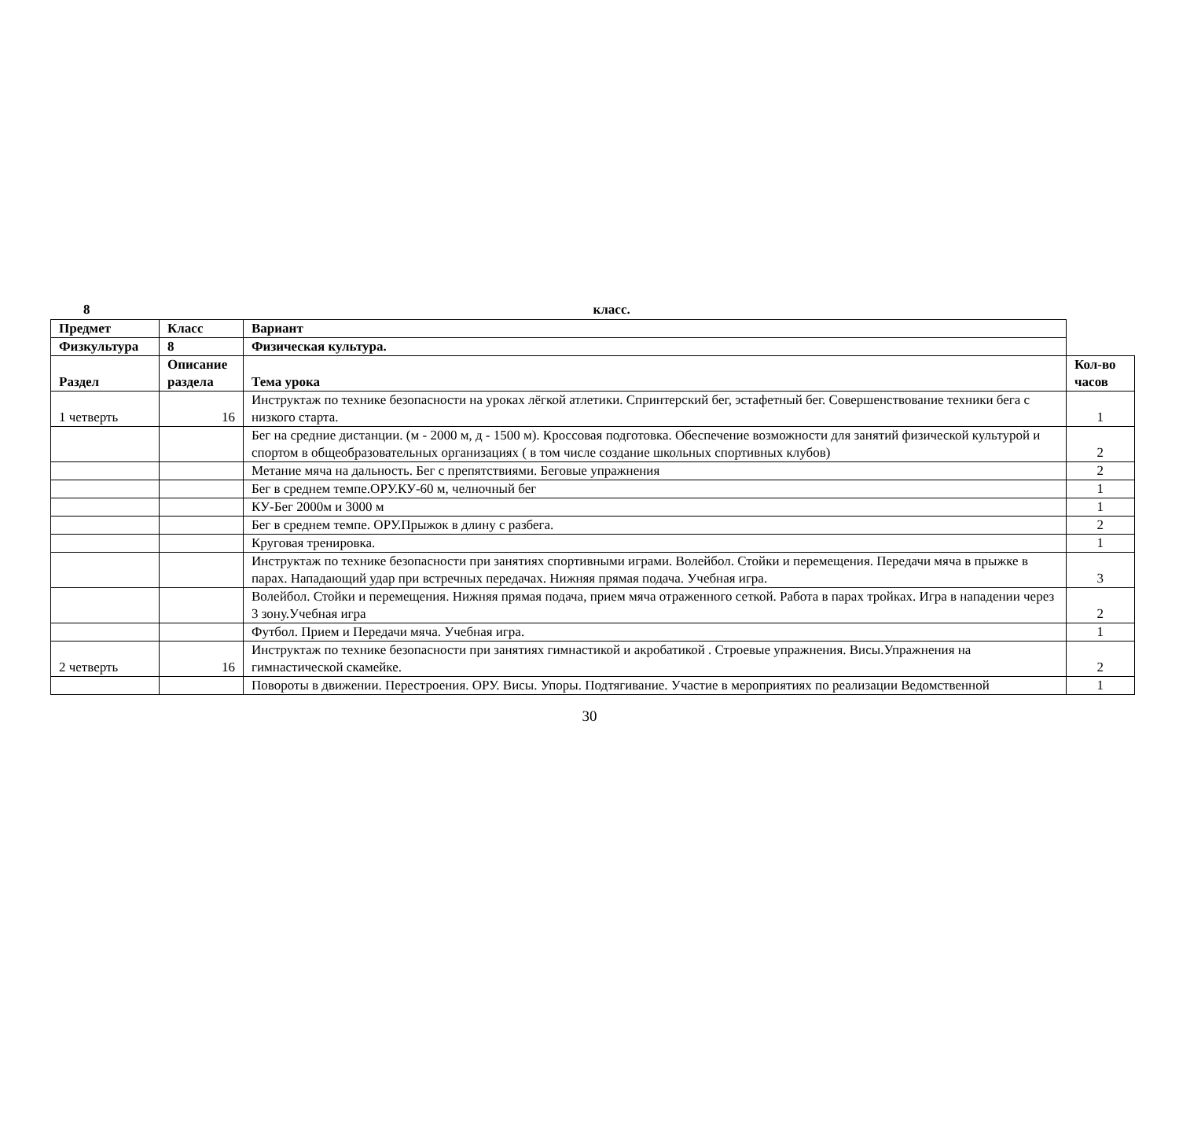8 класс.
| Предмет | Класс | Вариант | |
| Физкультура | 8 | Физическая культура. | |
| Раздел | Описание раздела | Тема урока | Кол-во часов |
| 1 четверть | 16 | Инструктаж по технике безопасности на уроках лёгкой атлетики. Спринтерский бег, эстафетный бег. Совершенствование техники бега с низкого старта. | 1 |
| | | Бег на средние дистанции. (м - 2000 м, д - 1500 м). Кроссовая подготовка. Обеспечение возможности для занятий физической культурой и спортом в общеобразовательных организациях ( в том числе создание школьных спортивных клубов) | 2 |
| | | Метание мяча на дальность. Бег с препятствиями. Беговые упражнения | 2 |
| | | Бег в среднем темпе.ОРУ.КУ-60 м, челночный бег | 1 |
| | | КУ-Бег 2000м и 3000 м | 1 |
| | | Бег в среднем темпе. ОРУ.Прыжок в длину с разбега. | 2 |
| | | Круговая тренировка. | 1 |
| | | Инструктаж по технике безопасности при занятиях спортивными играми. Волейбол. Стойки и перемещения. Передачи мяча в прыжке в парах. Нападающий удар при встречных передачах. Нижняя прямая подача. Учебная игра. | 3 |
| | | Волейбол. Стойки и перемещения. Нижняя прямая подача, прием мяча отраженного сеткой. Работа в парах тройках. Игра в нападении через 3 зону.Учебная игра | 2 |
| | | Футбол. Прием и Передачи мяча. Учебная игра. | 1 |
| 2 четверть | 16 | Инструктаж по технике безопасности при занятиях гимнастикой и акробатикой . Строевые упражнения. Висы.Упражнения на гимнастической скамейке. | 2 |
| | | Повороты в движении. Перестроения. ОРУ. Висы. Упоры. Подтягивание. Участие в мероприятиях по реализации Ведомственной | 1 |
30